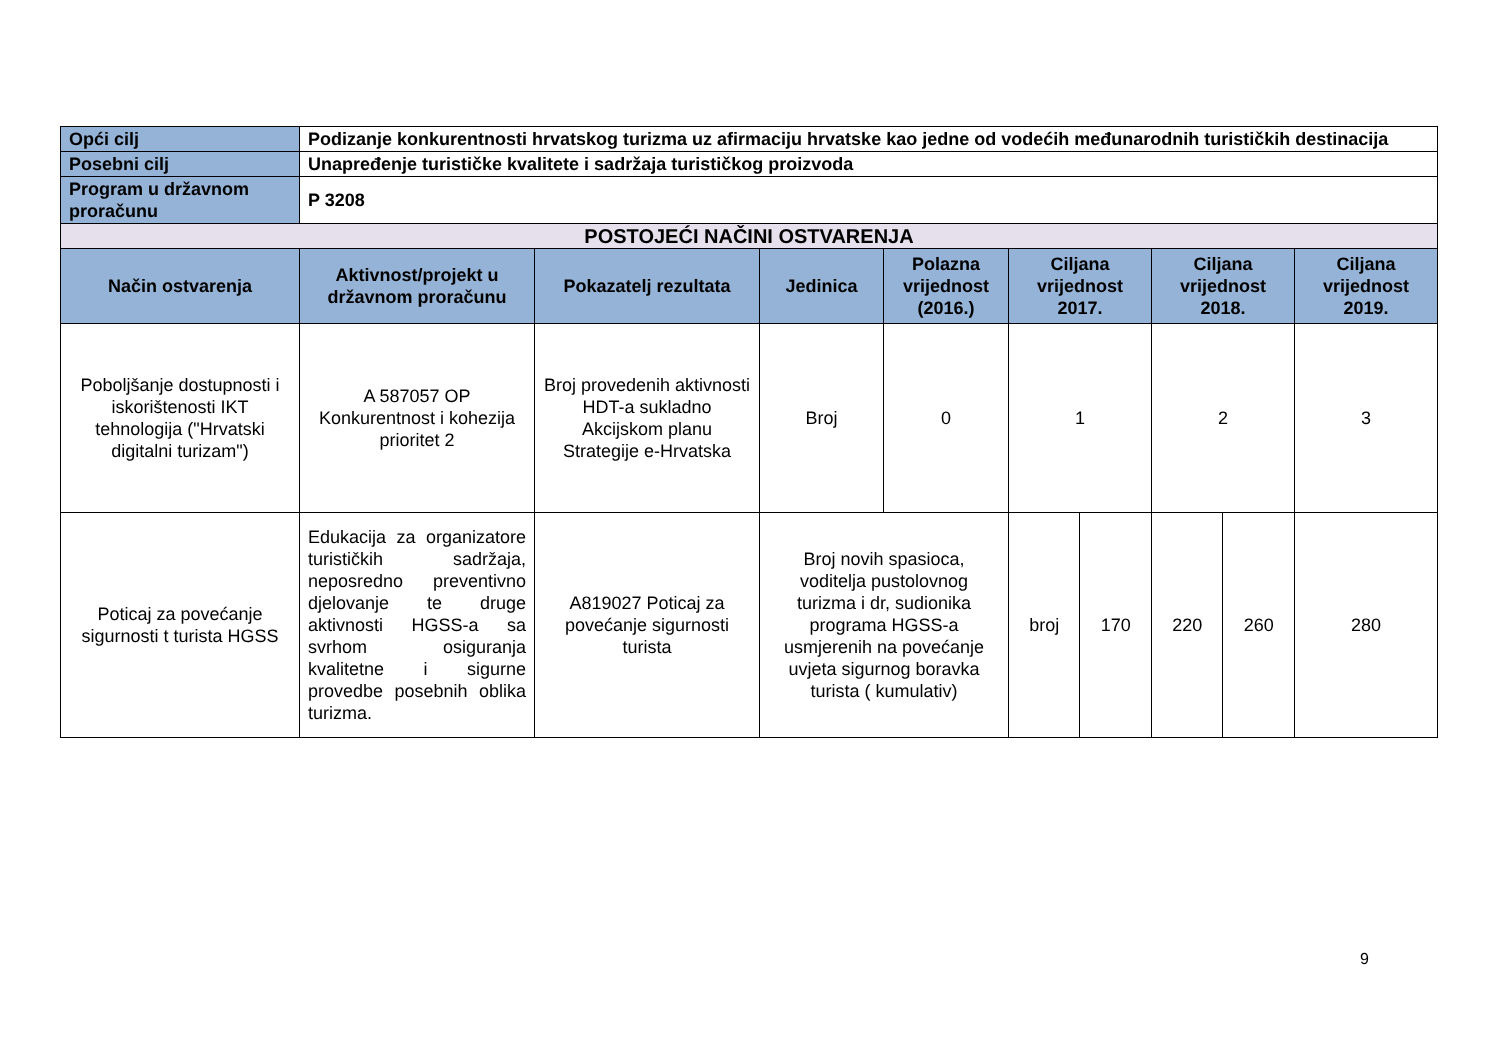| Opći cilj | Podizanje konkurentnosti hrvatskog turizma uz afirmaciju hrvatske kao jedne od vodećih međunarodnih turističkih destinacija | | | | | | | | |
| Posebni cilj | Unapređenje turističke kvalitete i sadržaja turističkog proizvoda | | | | | | | | |
| Program u državnom proračunu | P 3208 | | | | | | | | |
| POSTOJEĆI NAČINI OSTVARENJA | | | | | | | | | |
| Način ostvarenja | Aktivnost/projekt u državnom proračunu | Pokazatelj rezultata | Jedinica | Polazna vrijednost (2016.) | Ciljana vrijednost 2017. | | Ciljana vrijednost 2018. | | Ciljana vrijednost 2019. |
| Poboljšanje dostupnosti i iskorištenosti IKT tehnologija ("Hrvatski digitalni turizam") | A 587057 OP Konkurentnost i kohezija prioritet 2 | Broj provedenih aktivnosti HDT-a sukladno Akcijskom planu Strategije e-Hrvatska | Broj | 0 | 1 | | 2 | | 3 |
| Poticaj za povećanje sigurnosti t turista HGSS | Edukacija za organizatore turističkih sadržaja, neposredno preventivno djelovanje te druge aktivnosti HGSS-a sa svrhom osiguranja kvalitetne i sigurne provedbe posebnih oblika turizma. | A819027 Poticaj za povećanje sigurnosti turista | Broj novih spasioca, voditelja pustolovnog turizma i dr, sudionika programa HGSS-a usmjerenih na povećanje uvjeta sigurnog boravka turista ( kumulativ) | | broj | 170 | 220 | 260 | 280 |
9